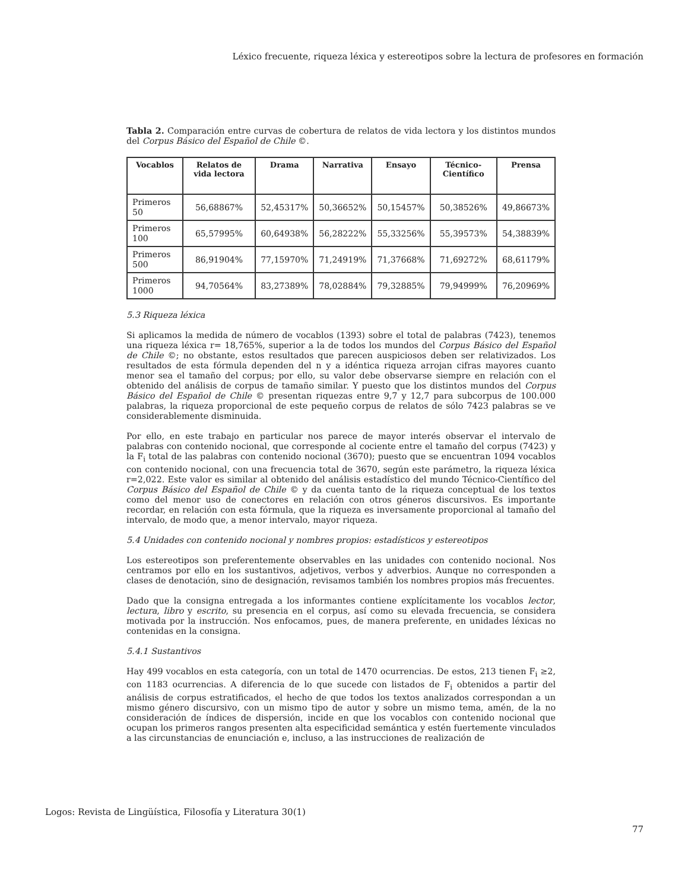Léxico frecuente, riqueza léxica y estereotipos sobre la lectura de profesores en formación
Tabla 2. Comparación entre curvas de cobertura de relatos de vida lectora y los distintos mundos del Corpus Básico del Español de Chile ©.
| Vocablos | Relatos de vida lectora | Drama | Narrativa | Ensayo | Técnico-Científico | Prensa |
| --- | --- | --- | --- | --- | --- | --- |
| Primeros 50 | 56,68867% | 52,45317% | 50,36652% | 50,15457% | 50,38526% | 49,86673% |
| Primeros 100 | 65,57995% | 60,64938% | 56,28222% | 55,33256% | 55,39573% | 54,38839% |
| Primeros 500 | 86,91904% | 77,15970% | 71,24919% | 71,37668% | 71,69272% | 68,61179% |
| Primeros 1000 | 94,70564% | 83,27389% | 78,02884% | 79,32885% | 79,94999% | 76,20969% |
5.3 Riqueza léxica
Si aplicamos la medida de número de vocablos (1393) sobre el total de palabras (7423), tenemos una riqueza léxica r= 18,765%, superior a la de todos los mundos del Corpus Básico del Español de Chile ©; no obstante, estos resultados que parecen auspiciosos deben ser relativizados. Los resultados de esta fórmula dependen del n y a idéntica riqueza arrojan cifras mayores cuanto menor sea el tamaño del corpus; por ello, su valor debe observarse siempre en relación con el obtenido del análisis de corpus de tamaño similar. Y puesto que los distintos mundos del Corpus Básico del Español de Chile © presentan riquezas entre 9,7 y 12,7 para subcorpus de 100.000 palabras, la riqueza proporcional de este pequeño corpus de relatos de sólo 7423 palabras se ve considerablemente disminuida.
Por ello, en este trabajo en particular nos parece de mayor interés observar el intervalo de palabras con contenido nocional, que corresponde al cociente entre el tamaño del corpus (7423) y la F<sub>i</sub> total de las palabras con contenido nocional (3670); puesto que se encuentran 1094 vocablos con contenido nocional, con una frecuencia total de 3670, según este parámetro, la riqueza léxica r=2,022. Este valor es similar al obtenido del análisis estadístico del mundo Técnico-Científico del Corpus Básico del Español de Chile © y da cuenta tanto de la riqueza conceptual de los textos como del menor uso de conectores en relación con otros géneros discursivos. Es importante recordar, en relación con esta fórmula, que la riqueza es inversamente proporcional al tamaño del intervalo, de modo que, a menor intervalo, mayor riqueza.
5.4 Unidades con contenido nocional y nombres propios: estadísticos y estereotipos
Los estereotipos son preferentemente observables en las unidades con contenido nocional. Nos centramos por ello en los sustantivos, adjetivos, verbos y adverbios. Aunque no corresponden a clases de denotación, sino de designación, revisamos también los nombres propios más frecuentes.
Dado que la consigna entregada a los informantes contiene explícitamente los vocablos lector, lectura, libro y escrito, su presencia en el corpus, así como su elevada frecuencia, se considera motivada por la instrucción. Nos enfocamos, pues, de manera preferente, en unidades léxicas no contenidas en la consigna.
5.4.1 Sustantivos
Hay 499 vocablos en esta categoría, con un total de 1470 ocurrencias. De estos, 213 tienen F<sub>i</sub> ≥2, con 1183 ocurrencias. A diferencia de lo que sucede con listados de F<sub>i</sub> obtenidos a partir del análisis de corpus estratificados, el hecho de que todos los textos analizados correspondan a un mismo género discursivo, con un mismo tipo de autor y sobre un mismo tema, amén, de la no consideración de índices de dispersión, incide en que los vocablos con contenido nocional que ocupan los primeros rangos presenten alta especificidad semántica y estén fuertemente vinculados a las circunstancias de enunciación e, incluso, a las instrucciones de realización de
Logos: Revista de Lingüística, Filosofía y Literatura 30(1)
77